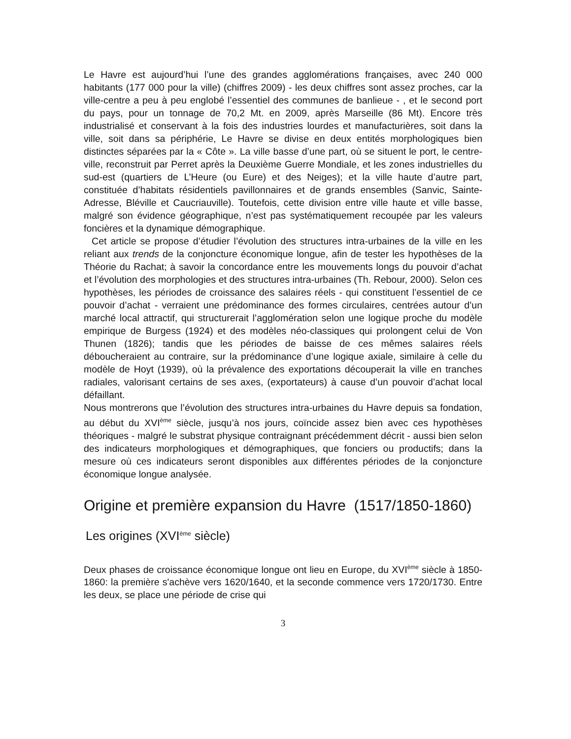Le Havre est aujourd’hui l’une des grandes agglomérations françaises, avec 240 000 habitants (177 000 pour la ville) (chiffres 2009) - les deux chiffres sont assez proches, car la ville-centre a peu à peu englobé l’essentiel des communes de banlieue - , et le second port du pays, pour un tonnage de 70,2 Mt. en 2009, après Marseille (86 Mt). Encore très industrialisé et conservant à la fois des industries lourdes et manufacturières, soit dans la ville, soit dans sa périphérie, Le Havre se divise en deux entités morphologiques bien distinctes séparées par la « Côte ». La ville basse d’une part, où se situent le port, le centre-ville, reconstruit par Perret après la Deuxième Guerre Mondiale, et les zones industrielles du sud-est (quartiers de L’Heure (ou Eure) et des Neiges); et la ville haute d’autre part, constituée d’habitats résidentiels pavillonnaires et de grands ensembles (Sanvic, Sainte-Adresse, Bléville et Caucriauville). Toutefois, cette division entre ville haute et ville basse, malgré son évidence géographique, n’est pas systématiquement recoupée par les valeurs foncières et la dynamique démographique.
Cet article se propose d’étudier l’évolution des structures intra-urbaines de la ville en les reliant aux trends de la conjoncture économique longue, afin de tester les hypothèses de la Théorie du Rachat; à savoir la concordance entre les mouvements longs du pouvoir d’achat et l’évolution des morphologies et des structures intra-urbaines (Th. Rebour, 2000). Selon ces hypothèses, les périodes de croissance des salaires réels - qui constituent l’essentiel de ce pouvoir d’achat - verraient une prédominance des formes circulaires, centrées autour d’un marché local attractif, qui structurerait l’agglomération selon une logique proche du modèle empirique de Burgess (1924) et des modèles néo-classiques qui prolongent celui de Von Thunen (1826); tandis que les périodes de baisse de ces mêmes salaires réels déboucheraient au contraire, sur la prédominance d’une logique axiale, similaire à celle du modèle de Hoyt (1939), où la prévalence des exportations découperait la ville en tranches radiales, valorisant certains de ses axes, (exportateurs) à cause d’un pouvoir d’achat local défaillant.
Nous montrerons que l’évolution des structures intra-urbaines du Havre depuis sa fondation, au début du XVI<sup>ème</sup> siècle, jusqu’à nos jours, coïncide assez bien avec ces hypothèses théoriques - malgré le substrat physique contraignant précédemment décrit - aussi bien selon des indicateurs morphologiques et démographiques, que fonciers ou productifs; dans la mesure où ces indicateurs seront disponibles aux différentes périodes de la conjoncture économique longue analysée.
Origine et première expansion du Havre (1517/1850-1860)
Les origines (XVI<sup>ème</sup> siècle)
Deux phases de croissance économique longue ont lieu en Europe, du XVI<sup>ème</sup> siècle à 1850-1860: la première s'achève vers 1620/1640, et la seconde commence vers 1720/1730. Entre les deux, se place une période de crise qui
3